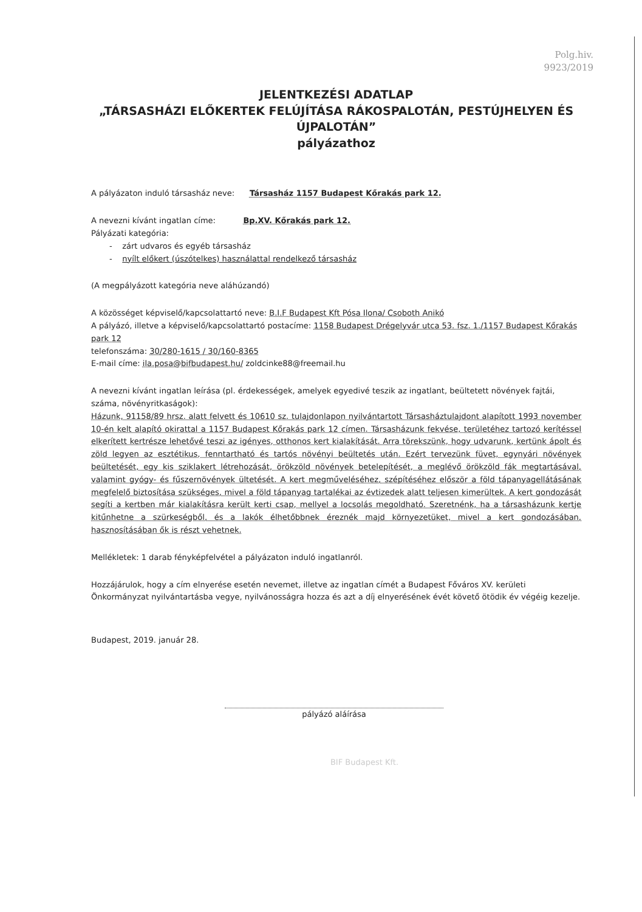Polg.hiv.
9923/2019
JELENTKEZÉSI ADATLAP
„TÁRSASHÁZI ELŐKERTEK FELÚJÍTÁSA RÁKOSPALOTÁN, PESTÚJHELYEN ÉS ÚJPALOTÁN”
pályázathoz
A pályázaton induló társasház neve: Társasház 1157 Budapest Kőrakás park 12.
A nevezni kívánt ingatlan címe: Bp.XV. Kőrakás park 12.
Pályázati kategória:
- zárt udvaros és egyéb társasház
- nyílt előkert (úszótelkes) használattal rendelkező társasház
(A megpályázott kategória neve aláhúzandó)
A közösséget képviselő/kapcsolattartó neve: B.I.F Budapest Kft Pósa Ilona/ Csoboth Anikó
A pályázó, illetve a képviselő/kapcsolattartó postacíme: 1158 Budapest Drégelyvár utca 53. fsz. 1./1157 Budapest Kőrakás park 12
telefonszáma: 30/280-1615 / 30/160-8365
E-mail címe: ila.posa@bifbudapest.hu/ zoldcinke88@freemail.hu
A nevezni kívánt ingatlan leírása (pl. érdekességek, amelyek egyedivé teszik az ingatlant, beültetett növények fajtái, száma, növényritkaságok):
Házunk, 91158/89 hrsz. alatt felvett és 10610 sz. tulajdonlapon nyilvántartott Társasháztulajdont alapított 1993 november 10-én kelt alapító okirattal a 1157 Budapest Kőrakás park 12 címen. Társasházunk fekvése, területéhez tartozó kerítéssel elkerített kertrésze lehetővé teszi az igényes, otthonos kert kialakítását. Arra törekszünk, hogy udvarunk, kertünk ápolt és zöld legyen az esztétikus, fenntartható és tartós növényi beültetés után. Ezért tervezünk füvet, egynyári növények beültetését, egy kis sziklakert létrehozását, örökzöld növények betelepítését, a meglévő örökzöld fák megtartásával, valamint gyógy- és fűszernövények ültetését. A kert megműveléséhez, szépítéséhez először a föld tápanyagellátásának megfelelő biztosítása szükséges, mivel a föld tápanyag tartalékai az évtizedek alatt teljesen kimerültek. A kert gondozását segíti a kertben már kialakításra került kerti csap, mellyel a locsolás megoldható. Szeretnénk, ha a társasházunk kertje kitűnhetne a szürkeségből, és a lakók élhetőbbnek éreznék majd környezetüket, mivel a kert gondozásában, hasznosításában ők is részt vehetnek.
Mellékletek: 1 darab fényképfelvétel a pályázaton induló ingatlanról.
Hozzájárulok, hogy a cím elnyerése esetén nevemet, illetve az ingatlan címét a Budapest Főváros XV. kerületi Önkormányzat nyilvántartásba vegye, nyilvánosságra hozza és azt a díj elnyerésének évét követő ötödik év végéig kezelje.
Budapest, 2019. január 28.
pályázó aláírása
BIF Budapest Kft.